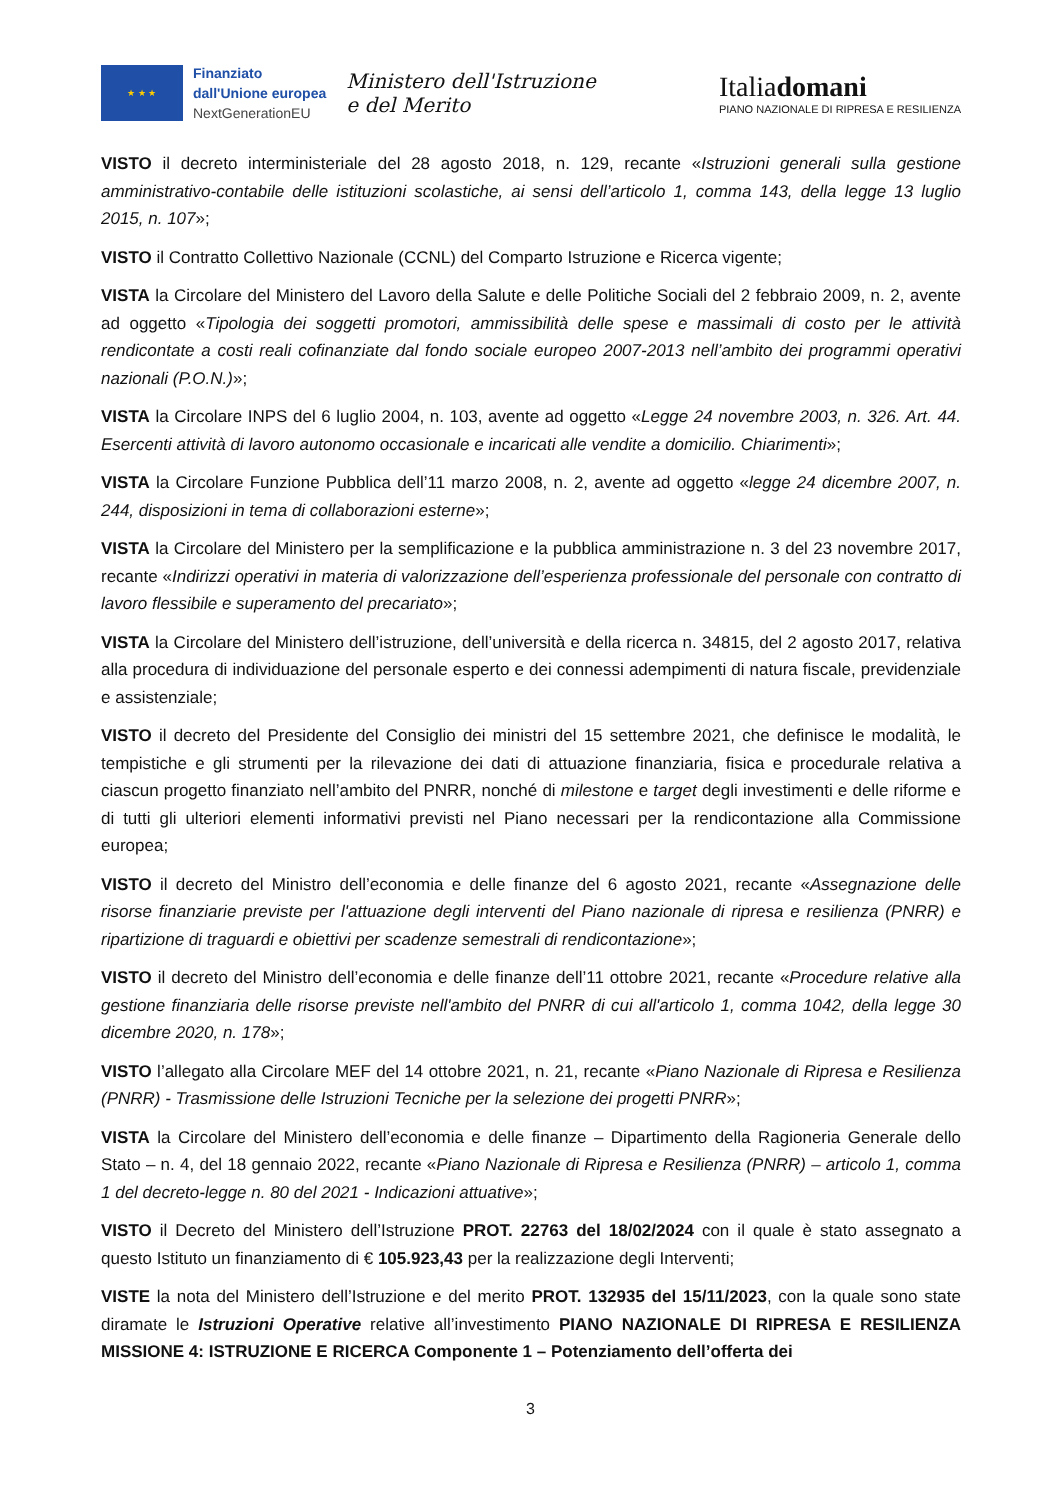★ ★ ★
Finanziato
dall'Unione europea
NextGenerationEU
Ministero dell'Istruzione
e del Merito
Italiadomani
PIANO NAZIONALE DI RIPRESA E RESILIENZA
VISTO il decreto interministeriale del 28 agosto 2018, n. 129, recante «Istruzioni generali sulla gestione amministrativo-contabile delle istituzioni scolastiche, ai sensi dell’articolo 1, comma 143, della legge 13 luglio 2015, n. 107»;
VISTO il Contratto Collettivo Nazionale (CCNL) del Comparto Istruzione e Ricerca vigente;
VISTA la Circolare del Ministero del Lavoro della Salute e delle Politiche Sociali del 2 febbraio 2009, n. 2, avente ad oggetto «Tipologia dei soggetti promotori, ammissibilità delle spese e massimali di costo per le attività rendicontate a costi reali cofinanziate dal fondo sociale europeo 2007-2013 nell’ambito dei programmi operativi nazionali (P.O.N.)»;
VISTA la Circolare INPS del 6 luglio 2004, n. 103, avente ad oggetto «Legge 24 novembre 2003, n. 326. Art. 44. Esercenti attività di lavoro autonomo occasionale e incaricati alle vendite a domicilio. Chiarimenti»;
VISTA la Circolare Funzione Pubblica dell’11 marzo 2008, n. 2, avente ad oggetto «legge 24 dicembre 2007, n. 244, disposizioni in tema di collaborazioni esterne»;
VISTA la Circolare del Ministero per la semplificazione e la pubblica amministrazione n. 3 del 23 novembre 2017, recante «Indirizzi operativi in materia di valorizzazione dell’esperienza professionale del personale con contratto di lavoro flessibile e superamento del precariato»;
VISTA la Circolare del Ministero dell’istruzione, dell’università e della ricerca n. 34815, del 2 agosto 2017, relativa alla procedura di individuazione del personale esperto e dei connessi adempimenti di natura fiscale, previdenziale e assistenziale;
VISTO il decreto del Presidente del Consiglio dei ministri del 15 settembre 2021, che definisce le modalità, le tempistiche e gli strumenti per la rilevazione dei dati di attuazione finanziaria, fisica e procedurale relativa a ciascun progetto finanziato nell’ambito del PNRR, nonché di milestone e target degli investimenti e delle riforme e di tutti gli ulteriori elementi informativi previsti nel Piano necessari per la rendicontazione alla Commissione europea;
VISTO il decreto del Ministro dell’economia e delle finanze del 6 agosto 2021, recante «Assegnazione delle risorse finanziarie previste per l'attuazione degli interventi del Piano nazionale di ripresa e resilienza (PNRR) e ripartizione di traguardi e obiettivi per scadenze semestrali di rendicontazione»;
VISTO il decreto del Ministro dell’economia e delle finanze dell’11 ottobre 2021, recante «Procedure relative alla gestione finanziaria delle risorse previste nell'ambito del PNRR di cui all'articolo 1, comma 1042, della legge 30 dicembre 2020, n. 178»;
VISTO l’allegato alla Circolare MEF del 14 ottobre 2021, n. 21, recante «Piano Nazionale di Ripresa e Resilienza (PNRR) - Trasmissione delle Istruzioni Tecniche per la selezione dei progetti PNRR»;
VISTA la Circolare del Ministero dell’economia e delle finanze – Dipartimento della Ragioneria Generale dello Stato – n. 4, del 18 gennaio 2022, recante «Piano Nazionale di Ripresa e Resilienza (PNRR) – articolo 1, comma 1 del decreto-legge n. 80 del 2021 - Indicazioni attuative»;
VISTO il Decreto del Ministero dell’Istruzione PROT. 22763 del 18/02/2024 con il quale è stato assegnato a questo Istituto un finanziamento di € 105.923,43 per la realizzazione degli Interventi;
VISTE la nota del Ministero dell’Istruzione e del merito PROT. 132935 del 15/11/2023, con la quale sono state diramate le Istruzioni Operative relative all’investimento PIANO NAZIONALE DI RIPRESA E RESILIENZA MISSIONE 4: ISTRUZIONE E RICERCA Componente 1 – Potenziamento dell’offerta dei
3